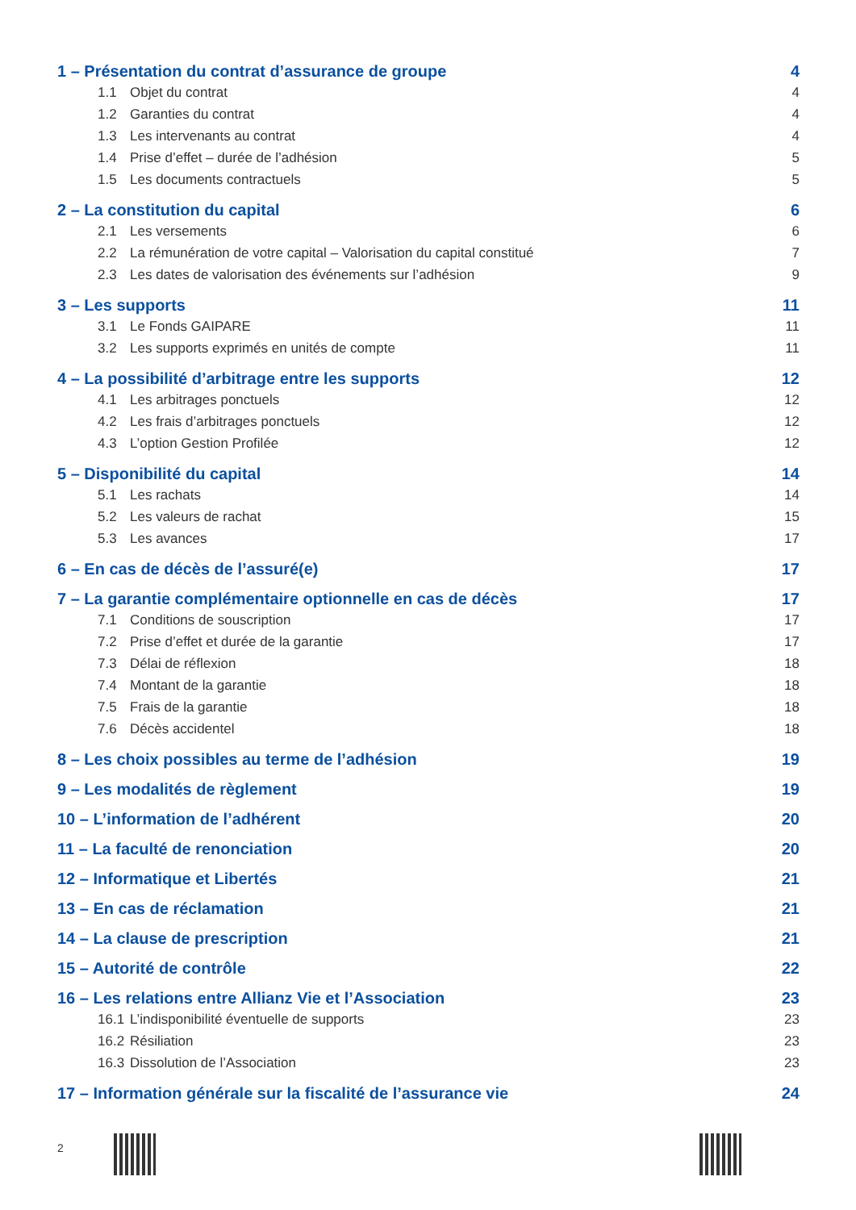1 – Présentation du contrat d’assurance de groupe 4
1.1 Objet du contrat 4
1.2 Garanties du contrat 4
1.3 Les intervenants au contrat 4
1.4 Prise d’effet – durée de l’adhésion 5
1.5 Les documents contractuels 5
2 – La constitution du capital 6
2.1 Les versements 6
2.2 La rémunération de votre capital – Valorisation du capital constitué 7
2.3 Les dates de valorisation des événements sur l’adhésion 9
3 – Les supports 11
3.1 Le Fonds GAIPARE 11
3.2 Les supports exprimés en unités de compte 11
4 – La possibilité d’arbitrage entre les supports 12
4.1 Les arbitrages ponctuels 12
4.2 Les frais d’arbitrages ponctuels 12
4.3 L’option Gestion Profilée 12
5 – Disponibilité du capital 14
5.1 Les rachats 14
5.2 Les valeurs de rachat 15
5.3 Les avances 17
6 – En cas de décès de l’assuré(e) 17
7 – La garantie complémentaire optionnelle en cas de décès 17
7.1 Conditions de souscription 17
7.2 Prise d’effet et durée de la garantie 17
7.3 Délai de réflexion 18
7.4 Montant de la garantie 18
7.5 Frais de la garantie 18
7.6 Décès accidentel 18
8 – Les choix possibles au terme de l’adhésion 19
9 – Les modalités de règlement 19
10 – L’information de l’adhérent 20
11 – La faculté de renonciation 20
12 – Informatique et Libertés 21
13 – En cas de réclamation 21
14 – La clause de prescription 21
15 – Autorité de contrôle 22
16 – Les relations entre Allianz Vie et l’Association 23
16.1 L’indisponibilité éventuelle de supports 23
16.2 Résiliation 23
16.3 Dissolution de l’Association 23
17 – Information générale sur la fiscalité de l’assurance vie 24
2